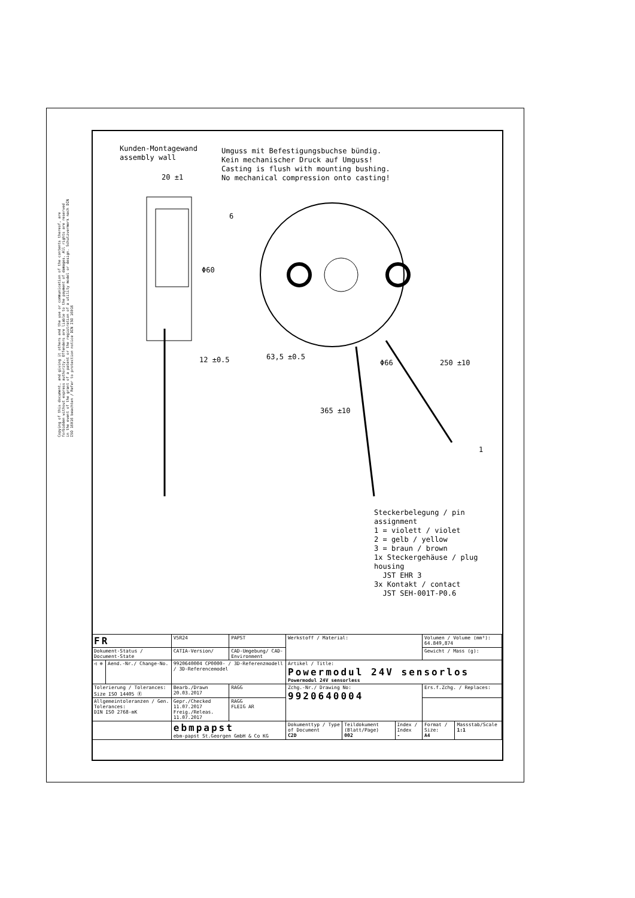Copying of this document, and giving it others and the use or communication of the contents thereof, are forbidden without express authority. Offenders are liable to the payment of damages. All rights are reserved in the event of the grant of a patent or the registration of a utility model or design. Schutzvermerk nach DIN ISO 16016 beachten / Refer to protection notice DIN ISO 16016
Kunden-Montagewand
assembly wall
Umguss mit Befestigungsbuchse bündig.
Kein mechanischer Druck auf Umguss!
Casting is flush with mounting bushing.
No mechanical compression onto casting!
20 ±1
6
Φ60
12 ±0.5 63,5 ±0.5
Φ66 250 ±10
365 ±10
1
Steckerbelegung / pin assignment
1 = violett / violet
2 = gelb / yellow
3 = braun / brown
1x Steckergehäuse / plug housing
JST EHR 3
3x Kontakt / contact
JST SEH-001T-P0.6
| FR | | V5R24 | PAPST | Werkstoff / Material: | | | Volumen / Volume (mm³): 64.849,874 | |
| Dokument-Status / Document-State | | CATIA-Version/ | CAD-Umgebung/ CAD-Environment | | | | Gewicht / Mass (g): | |
| ◁ ⊕ | Aend.-Nr./ Change-No. | 9920640004 CP0000- / 3D-Referenzmodell / 3D-Referencemodel | | Artikel / Title: Powermodul 24V sensorlos Powermodul 24V sensorless | | | | |
| Tolerierung / Tolerances: Size ISO 14405 Ⓔ | | Bearb./Drawn 20.03.2017 | RAGG | Zchg.-Nr./ Drawing No: 9920640004 | | | Ers.f.Zchg. / Replaces: | |
| Allgemeintoleranzen / Gen. Tolerances: DIN ISO 2768-mK | | Gepr./Checked 11.07.2017 Freig./Releas. 11.07.2017 | RAGG FLEIG AR | | | | | |
| | | ebmpapst ebm-papst St.Georgen GmbH & Co KG | | Dokumenttyp / Type of Document C2D | Teildokument (Blatt/Page) 002 | Index / Index - | Format / Size: A4 | Massstab/Scale 1:1 |